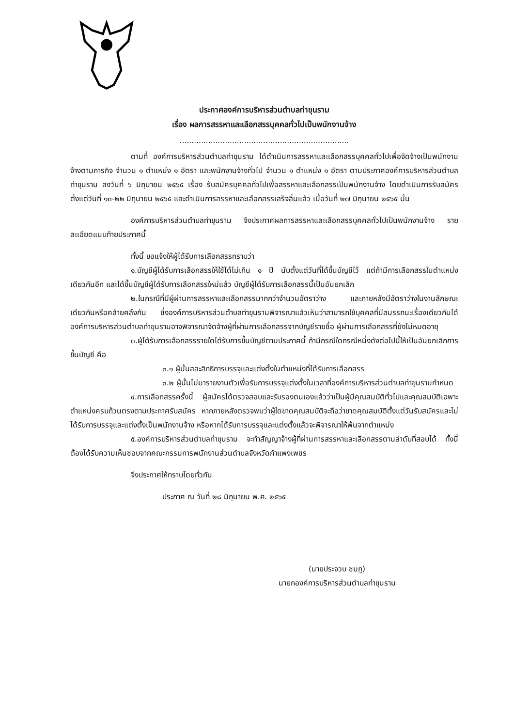ประกาศองค์การบริหารส่วนตำบลท่าขุนราม
เรื่อง ผลการสรรหาและเลือกสรรบุคคลทั่วไปเป็นพนักงานจ้าง
.......................................................................
ตามที่ องค์การบริหารส่วนตำบลท่าขุนราม ได้ดำเนินการสรรหาและเลือกสรรบุคคลทั่วไปเพื่อจัดจ้างเป็นพนักงานจ้างตามภารกิจ จำนวน ๑ ตำแหน่ง ๑ อัตรา และพนักงานจ้างทั่วไป จำนวน ๑ ตำแหน่ง ๑ อัตรา ตามประกาศองค์การบริหารส่วนตำบลท่าขุนราม ลงวันที่ ๖ มิถุนายน ๒๕๖๕ เรื่อง รับสมัครบุคคลทั่วไปเพื่อสรรหาและเลือกสรรเป็นพนักงานจ้าง โดยดำเนินการรับสมัครตั้งแต่วันที่ ๑๓-๒๒ มิถุนายน ๒๕๖๕ และดำเนินการสรรหาและเลือกสรรเสร็จสิ้นแล้ว เมื่อวันที่ ๒๗ มิถุนายน ๒๕๖๕ นั้น
องค์การบริหารส่วนตำบลท่าขุนราม จึงประกาศผลการสรรหาและเลือกสรรบุคคลทั่วไปเป็นพนักงานจ้าง รายละเอียดแนบท้ายประกาศนี้
ทั้งนี้ ขอแจ้งให้ผู้ได้รับการเลือกสรรทราบว่า
๑.บัญชีผู้ได้รับการเลือกสรรให้ใช้ได้ไม่เกิน ๑ ปี นับตั้งแต่วันที่ได้ขึ้นบัญชีไว้ แต่ถ้ามีการเลือกสรรในตำแหน่งเดียวกันอีก และได้ขึ้นบัญชีผู้ได้รับการเลือกสรรใหม่แล้ว บัญชีผู้ได้รับการเลือกสรรนี้เป็นอันยกเลิก
๒.ในกรณีที่มีผู้ผ่านการสรรหาและเลือกสรรมากกว่าจำนวนอัตราว่าง และภายหลังมีอัตราว่างในงานลักษณะเดียวกันหรือคล้ายคลึงกัน ซึ่งองค์การบริหารส่วนตำบลท่าขุนรามพิจารณาแล้วเห็นว่าสามารถใช้บุคคลที่มีสมรรถนะเรื่องเดียวกันได้ องค์การบริหารส่วนตำบลท่าขุนรามอาจพิจารณาจัดจ้างผู้ที่ผ่านการเลือกสรรจากบัญชีรายชื่อ ผู้ผ่านการเลือกสรรที่ยังไม่หมดอายุ
๓.ผู้ได้รับการเลือกสรรรายใดได้รับการขึ้นบัญชีตามประกาศนี้ ถ้ามีกรณีใดกรณีหนึ่งดังต่อไปนี้ให้เป็นอันยกเลิกการขึ้นบัญชี คือ
๓.๑ ผู้นั้นสละสิทธิการบรรจุและแต่งตั้งในตำแหน่งที่ได้รับการเลือกสรร
๓.๒ ผู้นั้นไม่มารายงานตัวเพื่อรับการบรรจุแต่งตั้งในเวลาที่องค์การบริหารส่วนตำบลท่าขุนรามกำหนด
๔.การเลือกสรรครั้งนี้ ผู้สมัครได้ตรวจสอบและรับรองตนเองแล้วว่าเป็นผู้มีคุณสมบัติทั่วไปและคุณสมบัติเฉพาะตำแหน่งครบถ้วนตรงตามประกาศรับสมัคร หากภายหลังตรวจพบว่าผู้ใดขาดคุณสมบัติจะถือว่าขาดคุณสมบัติตั้งแต่วันรับสมัครและไม่ได้รับการบรรจุและแต่งตั้งเป็นพนักงานจ้าง หรือหากได้รับการบรรจุและแต่งตั้งแล้วจะพิจารณาให้พ้นจากตำแหน่ง
๕.องค์การบริหารส่วนตำบลท่าขุนราม จะทำสัญญาจ้างผู้ที่ผ่านการสรรหาและเลือกสรรตามลำดับที่สอบได้ ทั้งนี้ ต้องได้รับความเห็นชอบจากคณะกรรมการพนักงานส่วนตำบลจังหวัดกำแพงเพชร
จึงประกาศให้ทราบโดยทั่วกัน
ประกาศ ณ วันที่ ๒๘ มิถุนายน พ.ศ. ๒๕๖๕
(นายประจวบ ชมภู)
นายกองค์การบริหารส่วนตำบลท่าขุนราม